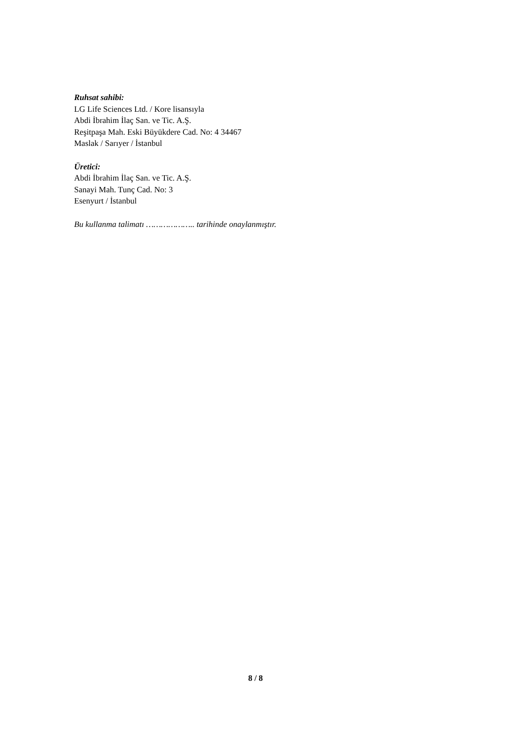Ruhsat sahibi:
LG Life Sciences Ltd. / Kore lisansıyla
Abdi İbrahim İlaç San. ve Tic. A.Ş.
Reşitpaşa Mah. Eski Büyükdere Cad. No: 4 34467
Maslak / Sarıyer / İstanbul
Üretici:
Abdi İbrahim İlaç San. ve Tic. A.Ş.
Sanayi Mah. Tunç Cad. No: 3
Esenyurt / İstanbul
Bu kullanma talimatı ……………….. tarihinde onaylanmıştır.
8 / 8